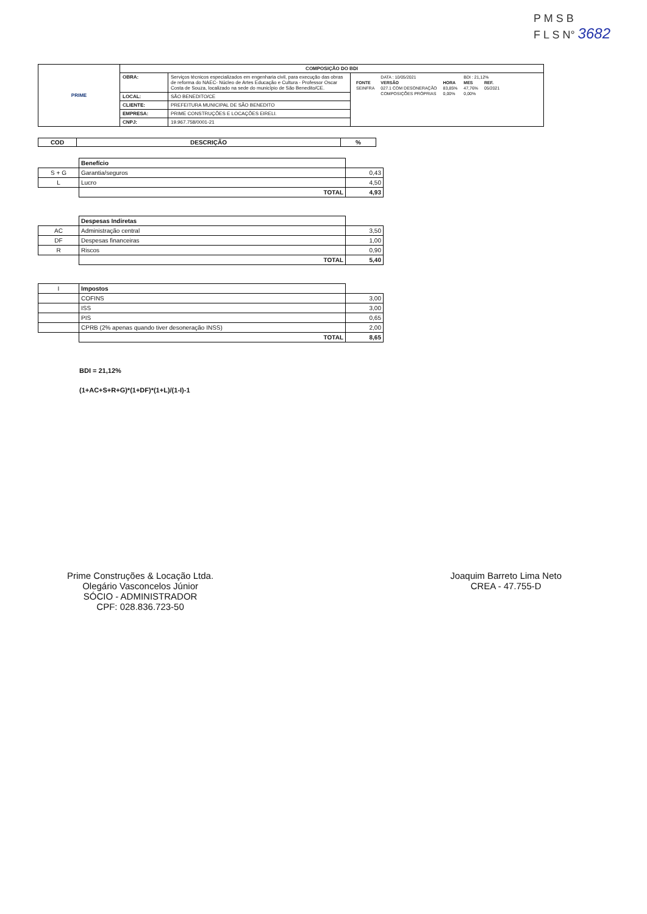P M S B
F L S N° 3682
| PRIME | COMPOSIÇÃO DO BDI | | |
| | OBRA: | Serviços técnicos especializados em engenharia civil, para execução das obras de reforma do NAEC- Núcleo de Artes Educação e Cultura - Professor Oscar Costa de Souza, localizado na sede do município de São Benedito/CE. | / / DATA : 10/05/2021 / / BDI : 21,12% / / / FONTE / VERSÃO / HORA / MES / REF. / / SEINFRA / 027.1 COM DESONERAÇÃO / 83,85% / 47,76% / 05/2021 / / / COMPOSIÇÕES PRÓPRIAS / 0,00% / 0,00% / / |
| | LOCAL: | SÃO BENEDITO/CE | |
| | CLIENTE: | PREFEITURA MUNICIPAL DE SÃO BENEDITO | |
| | EMPRESA: | PRIME CONSTRUÇÕES E LOCAÇÕES EIRELI. | |
| | CNPJ: | 19.967.758/0001-21 | |
| COD | DESCRIÇÃO | % |
| --- | --- | --- |
| | Benefício | |
| S + G | Garantia/seguros | 0,43 |
| L | Lucro | 4,50 |
| | TOTAL | 4,93 |
| | Despesas Indiretas | |
| AC | Administração central | 3,50 |
| DF | Despesas financeiras | 1,00 |
| R | Riscos | 0,90 |
| | TOTAL | 5,40 |
| I | Impostos | |
| | COFINS | 3,00 |
| | ISS | 3,00 |
| | PIS | 0,65 |
| | CPRB (2% apenas quando tiver desoneração INSS) | 2,00 |
| | TOTAL | 8,65 |
BDI = 21,12%
(1+AC+S+R+G)*(1+DF)*(1+L)/(1-I)-1
Prime Construções & Locação Ltda.
Olegário Vasconcelos Júnior
SÓCIO - ADMINISTRADOR
CPF: 028.836.723-50
Joaquim Barreto Lima Neto
CREA - 47.755-D